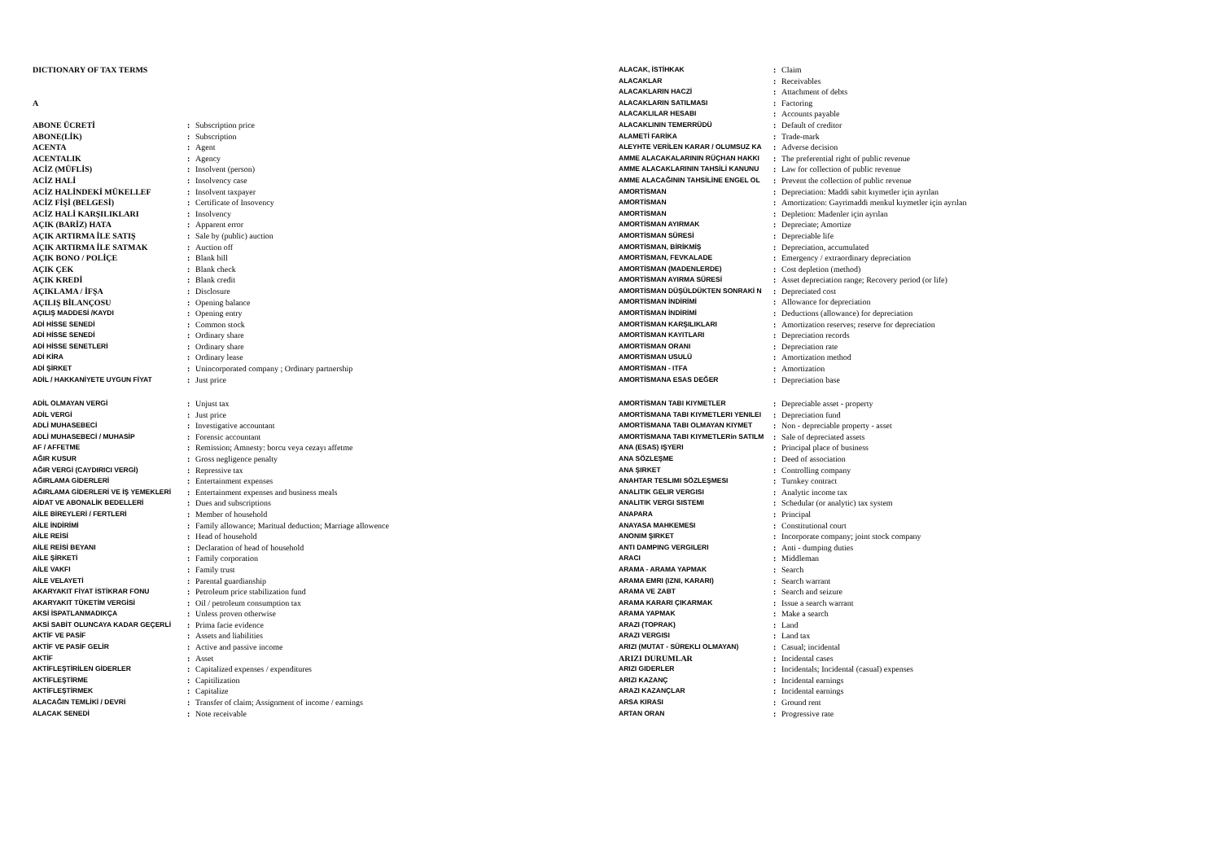DICTIONARY OF TAX TERMS
A
| ABONE ÜCRETİ | : | Subscription price |
| ABONE(LİK) | : | Subscription |
| ACENTA | : | Agent |
| ACENTALIK | : | Agency |
| ACİZ (MÜFLİS) | : | Insolvent (person) |
| ACİZ HALİ | : | Insolvency case |
| ACİZ HALİNDEKİ MÜKELLEF | : | Insolvent taxpayer |
| ACİZ FİŞİ (BELGESİ) | : | Certificate of Insovency |
| ACİZ HALİ KARŞILIKLARI | : | Insolvency |
| AÇIK (BARİZ) HATA | : | Apparent error |
| AÇIK ARTIRMA İLE SATIŞ | : | Sale by (public) auction |
| AÇIK ARTIRMA İLE SATMAK | : | Auction off |
| AÇIK BONO / POLİÇE | : | Blank bill |
| AÇIK ÇEK | : | Blank check |
| AÇIK KREDİ | : | Blank credit |
| AÇIKLAMA / İFŞA | : | Disclosure |
| AÇILIŞ BİLANÇOSU | : | Opening balance |
| AÇILIŞ MADDESİ /KAYDI | : | Opening entry |
| ADİ HİSSE SENEDİ | : | Common stock |
| ADİ HİSSE SENEDİ | : | Ordinary share |
| ADİ HİSSE SENETLERİ | : | Ordinary share |
| ADİ KİRA | : | Ordinary lease |
| ADİ ŞİRKET | : | Unincorporated company ; Ordinary partnership |
| ADİL / HAKKANİYETE UYGUN FİYAT | : | Just price |
| ALACAK, İSTİHKAK | : | Claim |
| ALACAKLAR | : | Receivables |
| ALACAKLARIN HACZİ | : | Attachment of debts |
| ALACAKLARIN SATILMASI | : | Factoring |
| ALACAKLILAR HESABI | : | Accounts payable |
| ALACAKLININ TEMERRÜDÜ | : | Default of creditor |
| ALAMETİ FARİKA | : | Trade-mark |
| ALEYHTE VERİLEN KARAR / OLUMSUZ KA | : | Adverse decision |
| AMME ALACAKALARININ RÜÇHAN HAKKI | : | The preferential right of public revenue |
| AMME ALACAKLARININ TAHSİLİ KANUNU | : | Law for collection of public revenue |
| AMME ALACAĞININ TAHSİLİNE ENGEL OL | : | Prevent the collection of public revenue |
| AMORTİSMAN | : | Depreciation: Maddi sabit kıymetler için ayrılan |
| AMORTİSMAN | : | Amortization: Gayrimaddi menkul kıymetler için ayrılan |
| AMORTİSMAN | : | Depletion: Madenler için ayrılan |
| AMORTİSMAN AYIRMAK | : | Depreciate; Amortize |
| AMORTİSMAN SÜRESİ | : | Depreciable life |
| AMORTİSMAN, BİRİKMİŞ | : | Depreciation, accumulated |
| AMORTİSMAN, FEVKALADE | : | Emergency / extraordinary depreciation |
| AMORTİSMAN (MADENLERDE) | : | Cost depletion (method) |
| AMORTİSMAN AYIRMA SÜRESİ | : | Asset depreciation range; Recovery period (or life) |
| AMORTİSMAN DÜŞÜLDÜKTEN SONRAKİ N | : | Depreciated cost |
| AMORTİSMAN İNDİRİMİ | : | Allowance for depreciation |
| AMORTİSMAN İNDİRİMİ | : | Deductions (allowance) for depreciation |
| AMORTİSMAN KARŞILIKLARI | : | Amortization reserves; reserve for depreciation |
| AMORTİSMAN KAYITLARI | : | Depreciation records |
| AMORTİSMAN ORANI | : | Depreciation rate |
| AMORTİSMAN USULÜ | : | Amortization method |
| AMORTİSMAN - ITFA | : | Amortization |
| AMORTİSMANA ESAS DEĞER | : | Depreciation base |
| ADİL OLMAYAN VERGİ | : | Unjust tax |
| ADİL VERGİ | : | Just price |
| ADLİ MUHASEBECİ | : | Investigative accountant |
| ADLİ MUHASEBECİ / MUHASİP | : | Forensic accountant |
| AF / AFFETME | : | Remission; Amnesty: borcu veya cezayı affetme |
| AĞIR KUSUR | : | Gross negligence penalty |
| AĞIR VERGİ (CAYDIRICI VERGİ) | : | Repressive tax |
| AĞIRLAMA GİDERLERİ | : | Entertainment expenses |
| AĞIRLAMA GİDERLERİ VE İŞ YEMEKLERİ | : | Entertainment expenses and business meals |
| AİDAT VE ABONALİK BEDELLERİ | : | Dues and subscriptions |
| AİLE BİREYLERİ / FERTLERİ | : | Member of household |
| AİLE İNDİRİMİ | : | Family allowance; Maritual deduction; Marriage allowence |
| AİLE REİSİ | : | Head of household |
| AİLE REİSİ BEYANI | : | Declaration of head of household |
| AİLE ŞİRKETİ | : | Family corporation |
| AİLE VAKFI | : | Family trust |
| AİLE VELAYETİ | : | Parental guardianship |
| AKARYAKIT FİYAT İSTİKRAR FONU | : | Petroleum price stabilization fund |
| AKARYAKIT TÜKETİM VERGİSİ | : | Oil / petroleum consumption tax |
| AKSİ İSPATLANMADIKÇA | : | Unless proven otherwise |
| AKSİ SABİT OLUNCAYA KADAR GEÇERLİ | : | Prima facie evidence |
| AKTİF VE PASİF | : | Assets and liabilities |
| AKTİF VE PASİF GELİR | : | Active and passive income |
| AKTİF | : | Asset |
| AKTİFLEŞTİRİLEN GİDERLER | : | Capitalized expenses / expenditures |
| AKTİFLEŞTİRME | : | Capitilization |
| AKTİFLEŞTİRMEK | : | Capitalize |
| ALACAĞIN TEMLİKİ / DEVRİ | : | Transfer of claim; Assignment of income / earnings |
| ALACAK SENEDİ | : | Note receivable |
| AMORTİSMAN TABI KIYMETLER | : | Depreciable asset - property |
| AMORTİSMANA TABI KIYMETLERI YENILEI | : | Depreciation fund |
| AMORTİSMANA TABI OLMAYAN KIYMET | : | Non - depreciable property - asset |
| AMORTİSMANA TABI KIYMETLERin SATILM | : | Sale of depreciated assets |
| ANA (ESAS) IŞYERI | : | Principal place of business |
| ANA SÖZLEŞME | : | Deed of association |
| ANA ŞIRKET | : | Controlling company |
| ANAHTAR TESLIMI SÖZLEŞMESI | : | Turnkey contract |
| ANALITIK GELIR VERGISI | : | Analytic income tax |
| ANALITIK VERGI SISTEMI | : | Schedular (or analytic) tax system |
| ANAPARA | : | Principal |
| ANAYASA MAHKEMESI | : | Constitutional court |
| ANONIM ŞIRKET | : | Incorporate company; joint stock company |
| ANTI DAMPING VERGILERI | : | Anti - dumping duties |
| ARACI | : | Middleman |
| ARAMA - ARAMA YAPMAK | : | Search |
| ARAMA EMRI (IZNI, KARARI) | : | Search warrant |
| ARAMA VE ZABT | : | Search and seizure |
| ARAMA KARARI ÇIKARMAK | : | Issue a search warrant |
| ARAMA YAPMAK | : | Make a search |
| ARAZI (TOPRAK) | : | Land |
| ARAZI VERGISI | : | Land tax |
| ARIZI (MUTAT - SÜREKLI OLMAYAN) | : | Casual; incidental |
| ARIZI DURUMLAR | : | Incidental cases |
| ARIZI GIDERLER | : | Incidentals; Incidental (casual) expenses |
| ARIZI KAZANÇ | : | Incidental earnings |
| ARAZI KAZANÇLAR | : | Incidental earnings |
| ARSA KIRASI | : | Ground rent |
| ARTAN ORAN | : | Progressive rate |